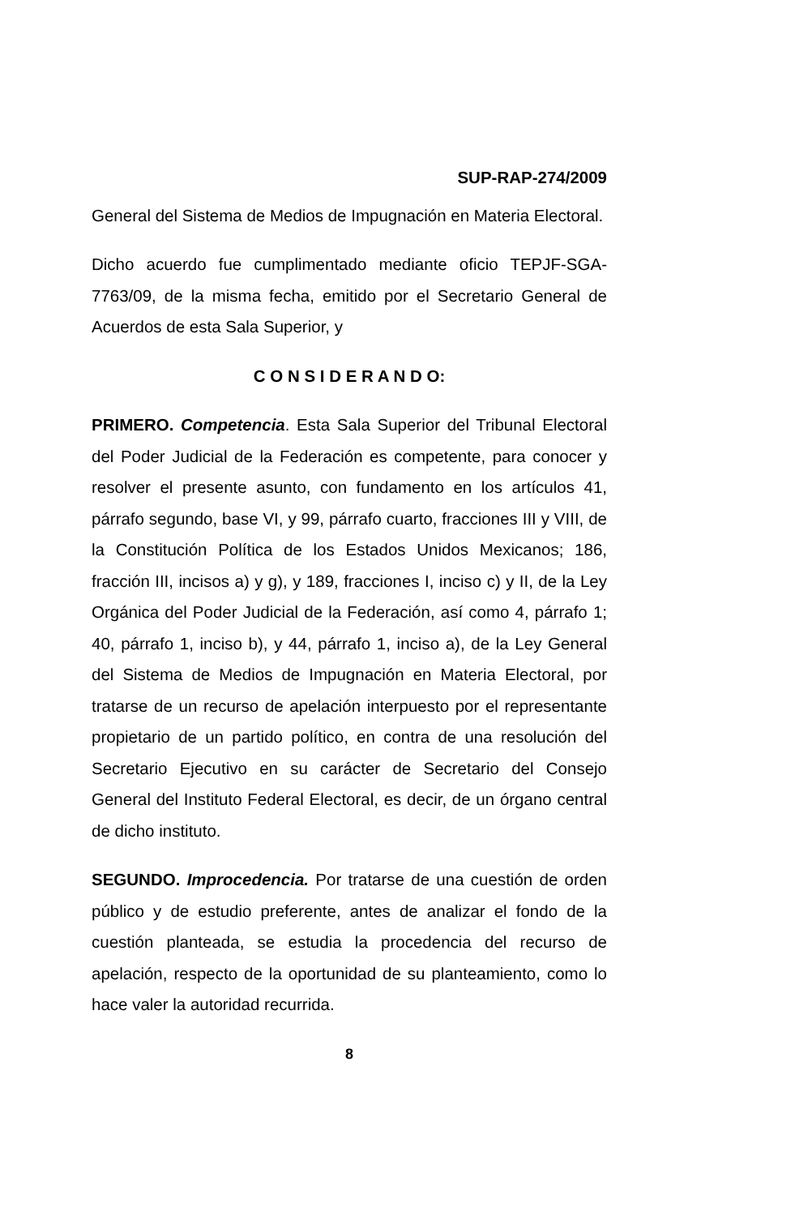SUP-RAP-274/2009
General del Sistema de Medios de Impugnación en Materia Electoral.
Dicho acuerdo fue cumplimentado mediante oficio TEPJF-SGA-7763/09, de la misma fecha, emitido por el Secretario General de Acuerdos de esta Sala Superior, y
C O N S I D E R A N D O:
PRIMERO. Competencia. Esta Sala Superior del Tribunal Electoral del Poder Judicial de la Federación es competente, para conocer y resolver el presente asunto, con fundamento en los artículos 41, párrafo segundo, base VI, y 99, párrafo cuarto, fracciones III y VIII, de la Constitución Política de los Estados Unidos Mexicanos; 186, fracción III, incisos a) y g), y 189, fracciones I, inciso c) y II, de la Ley Orgánica del Poder Judicial de la Federación, así como 4, párrafo 1; 40, párrafo 1, inciso b), y 44, párrafo 1, inciso a), de la Ley General del Sistema de Medios de Impugnación en Materia Electoral, por tratarse de un recurso de apelación interpuesto por el representante propietario de un partido político, en contra de una resolución del Secretario Ejecutivo en su carácter de Secretario del Consejo General del Instituto Federal Electoral, es decir, de un órgano central de dicho instituto.
SEGUNDO. Improcedencia. Por tratarse de una cuestión de orden público y de estudio preferente, antes de analizar el fondo de la cuestión planteada, se estudia la procedencia del recurso de apelación, respecto de la oportunidad de su planteamiento, como lo hace valer la autoridad recurrida.
8